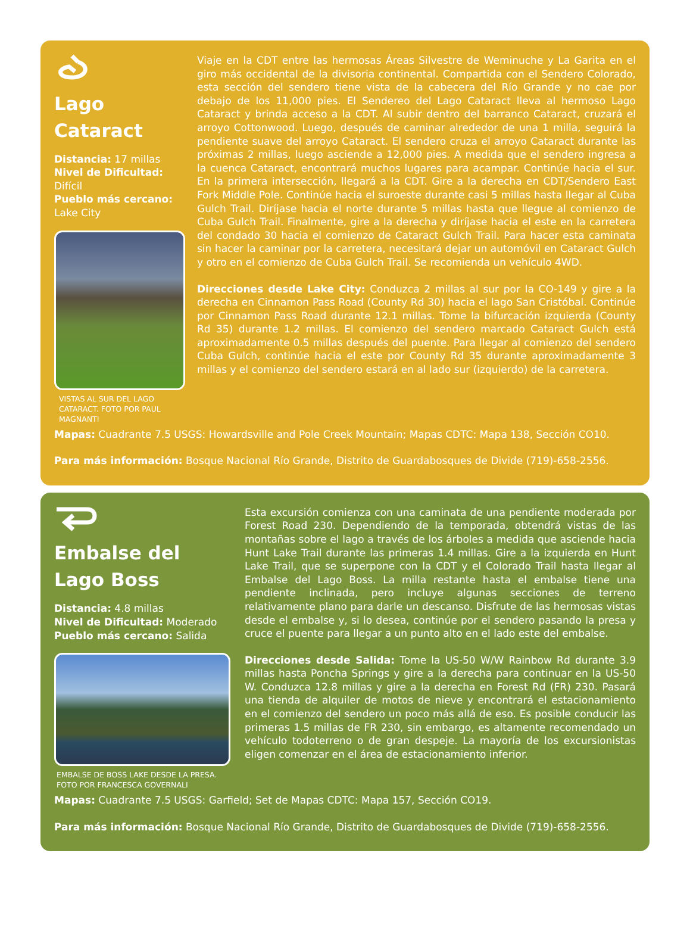Lago
Cataract
Distancia: 17 millas
Nivel de Dificultad:
Difícil
Pueblo más cercano:
Lake City
VISTAS AL SUR DEL LAGO CATARACT. FOTO POR PAUL MAGNANTI
Viaje en la CDT entre las hermosas Áreas Silvestre de Weminuche y La Garita en el giro más occidental de la divisoria continental. Compartida con el Sendero Colorado, esta sección del sendero tiene vista de la cabecera del Río Grande y no cae por debajo de los 11,000 pies. El Sendereo del Lago Cataract lleva al hermoso Lago Cataract y brinda acceso a la CDT. Al subir dentro del barranco Cataract, cruzará el arroyo Cottonwood. Luego, después de caminar alrededor de una 1 milla, seguirá la pendiente suave del arroyo Cataract. El sendero cruza el arroyo Cataract durante las próximas 2 millas, luego asciende a 12,000 pies. A medida que el sendero ingresa a la cuenca Cataract, encontrará muchos lugares para acampar. Continúe hacia el sur. En la primera intersección, llegará a la CDT. Gire a la derecha en CDT/Sendero East Fork Middle Pole. Continúe hacia el suroeste durante casi 5 millas hasta llegar al Cuba Gulch Trail. Diríjase hacia el norte durante 5 millas hasta que llegue al comienzo de Cuba Gulch Trail. Finalmente, gire a la derecha y diríjase hacia el este en la carretera del condado 30 hacia el comienzo de Cataract Gulch Trail. Para hacer esta caminata sin hacer la caminar por la carretera, necesitará dejar un automóvil en Cataract Gulch y otro en el comienzo de Cuba Gulch Trail. Se recomienda un vehículo 4WD.
Direcciones desde Lake City: Conduzca 2 millas al sur por la CO-149 y gire a la derecha en Cinnamon Pass Road (County Rd 30) hacia el lago San Cristóbal. Continúe por Cinnamon Pass Road durante 12.1 millas. Tome la bifurcación izquierda (County Rd 35) durante 1.2 millas. El comienzo del sendero marcado Cataract Gulch está aproximadamente 0.5 millas después del puente. Para llegar al comienzo del sendero Cuba Gulch, continúe hacia el este por County Rd 35 durante aproximadamente 3 millas y el comienzo del sendero estará en al lado sur (izquierdo) de la carretera.
Mapas: Cuadrante 7.5 USGS: Howardsville and Pole Creek Mountain; Mapas CDTC: Mapa 138, Sección CO10.
Para más información: Bosque Nacional Río Grande, Distrito de Guardabosques de Divide (719)-658-2556.
Embalse del
Lago Boss
Distancia: 4.8 millas
Nivel de Dificultad: Moderado
Pueblo más cercano: Salida
EMBALSE DE BOSS LAKE DESDE LA PRESA. FOTO POR FRANCESCA GOVERNALI
Esta excursión comienza con una caminata de una pendiente moderada por Forest Road 230. Dependiendo de la temporada, obtendrá vistas de las montañas sobre el lago a través de los árboles a medida que asciende hacia Hunt Lake Trail durante las primeras 1.4 millas. Gire a la izquierda en Hunt Lake Trail, que se superpone con la CDT y el Colorado Trail hasta llegar al Embalse del Lago Boss. La milla restante hasta el embalse tiene una pendiente inclinada, pero incluye algunas secciones de terreno relativamente plano para darle un descanso. Disfrute de las hermosas vistas desde el embalse y, si lo desea, continúe por el sendero pasando la presa y cruce el puente para llegar a un punto alto en el lado este del embalse.
Direcciones desde Salida: Tome la US-50 W/W Rainbow Rd durante 3.9 millas hasta Poncha Springs y gire a la derecha para continuar en la US-50 W. Conduzca 12.8 millas y gire a la derecha en Forest Rd (FR) 230. Pasará una tienda de alquiler de motos de nieve y encontrará el estacionamiento en el comienzo del sendero un poco más allá de eso. Es posible conducir las primeras 1.5 millas de FR 230, sin embargo, es altamente recomendado un vehículo todoterreno o de gran despeje. La mayoría de los excursionistas eligen comenzar en el área de estacionamiento inferior.
Mapas: Cuadrante 7.5 USGS: Garfield; Set de Mapas CDTC: Mapa 157, Sección CO19.
Para más información: Bosque Nacional Río Grande, Distrito de Guardabosques de Divide (719)-658-2556.